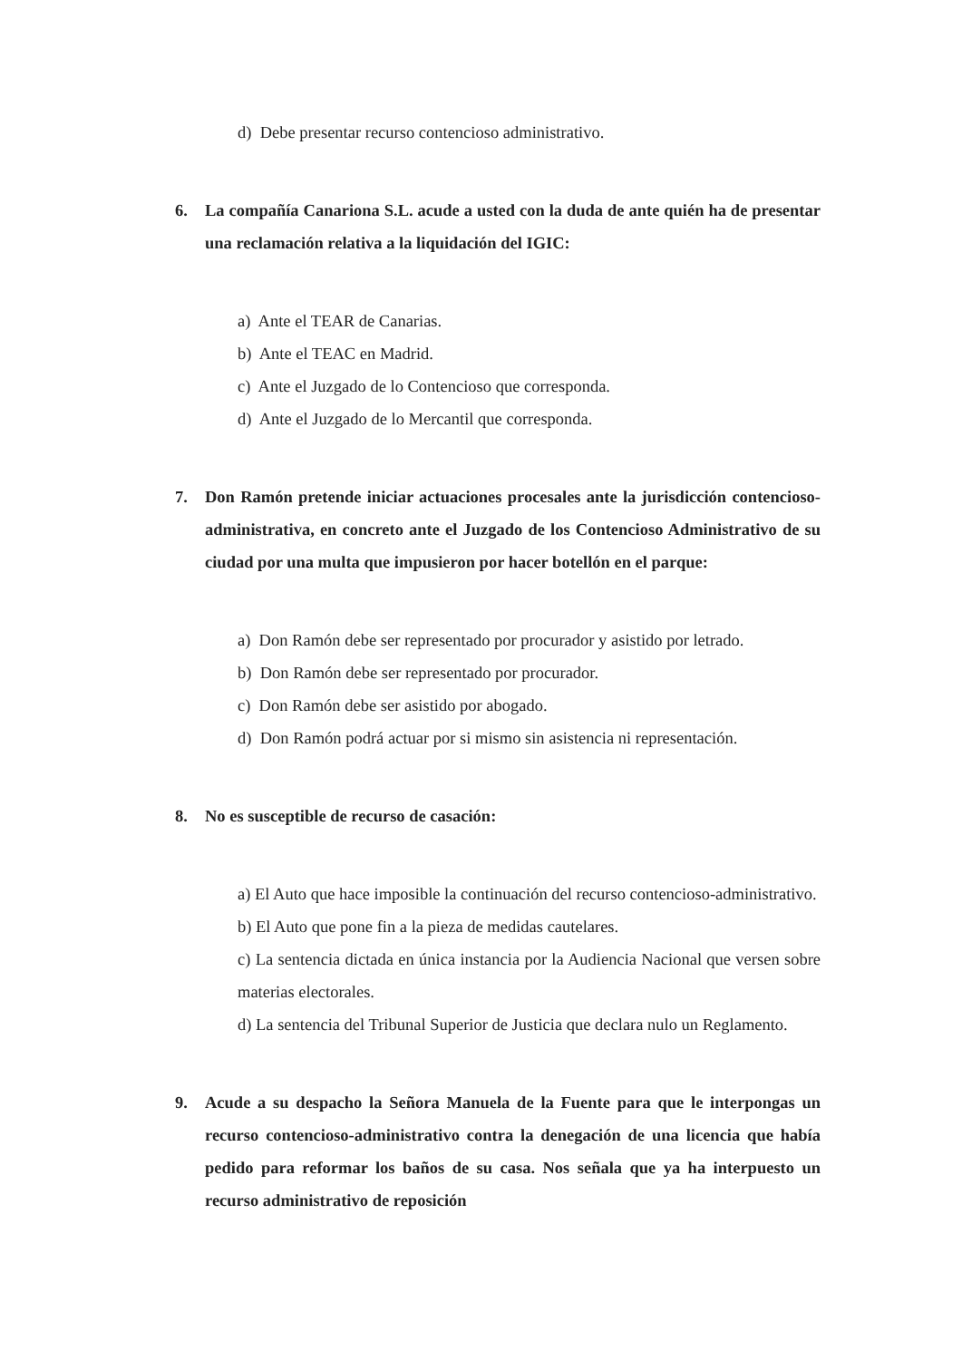d) Debe presentar recurso contencioso administrativo.
6. La compañía Canariona S.L. acude a usted con la duda de ante quién ha de presentar una reclamación relativa a la liquidación del IGIC:
a) Ante el TEAR de Canarias.
b) Ante el TEAC en Madrid.
c) Ante el Juzgado de lo Contencioso que corresponda.
d) Ante el Juzgado de lo Mercantil que corresponda.
7. Don Ramón pretende iniciar actuaciones procesales ante la jurisdicción contencioso-administrativa, en concreto ante el Juzgado de los Contencioso Administrativo de su ciudad por una multa que impusieron por hacer botellón en el parque:
a) Don Ramón debe ser representado por procurador y asistido por letrado.
b) Don Ramón debe ser representado por procurador.
c) Don Ramón debe ser asistido por abogado.
d) Don Ramón podrá actuar por si mismo sin asistencia ni representación.
8. No es susceptible de recurso de casación:
a) El Auto que hace imposible la continuación del recurso contencioso-administrativo.
b) El Auto que pone fin a la pieza de medidas cautelares.
c) La sentencia dictada en única instancia por la Audiencia Nacional que versen sobre materias electorales.
d) La sentencia del Tribunal Superior de Justicia que declara nulo un Reglamento.
9. Acude a su despacho la Señora Manuela de la Fuente para que le interpongas un recurso contencioso-administrativo contra la denegación de una licencia que había pedido para reformar los baños de su casa. Nos señala que ya ha interpuesto un recurso administrativo de reposición